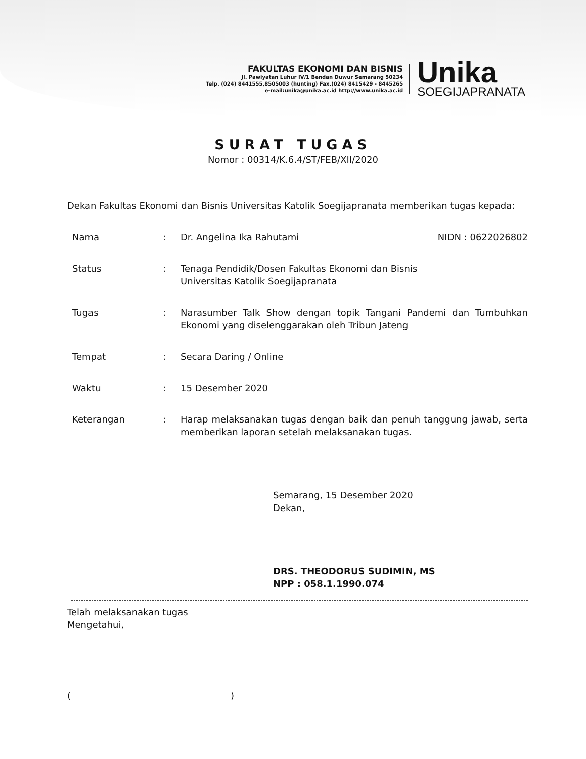FAKULTAS EKONOMI DAN BISNIS
Jl. Pawiyatan Luhur IV/1 Bendan Duwur Semarang 50234
Telp. (024) 8441555,8505003 (hunting) Fax.(024) 8415429 - 8445265
e-mail:unika@unika.ac.id http://www.unika.ac.id
Unika
SOEGIJAPRANATA
SURAT TUGAS
Nomor : 00314/K.6.4/ST/FEB/XII/2020
Dekan Fakultas Ekonomi dan Bisnis Universitas Katolik Soegijapranata memberikan tugas kepada:
Nama : Dr. Angelina Ika Rahutami NIDN : 0622026802
Status : Tenaga Pendidik/Dosen Fakultas Ekonomi dan Bisnis
Universitas Katolik Soegijapranata
Tugas : Narasumber Talk Show dengan topik Tangani Pandemi dan Tumbuhkan Ekonomi yang diselenggarakan oleh Tribun Jateng
Tempat : Secara Daring / Online
Waktu : 15 Desember 2020
Keterangan : Harap melaksanakan tugas dengan baik dan penuh tanggung jawab, serta memberikan laporan setelah melaksanakan tugas.
Semarang, 15 Desember 2020
Dekan,
DRS. THEODORUS SUDIMIN, MS
NPP : 058.1.1990.074
Telah melaksanakan tugas
Mengetahui,
()